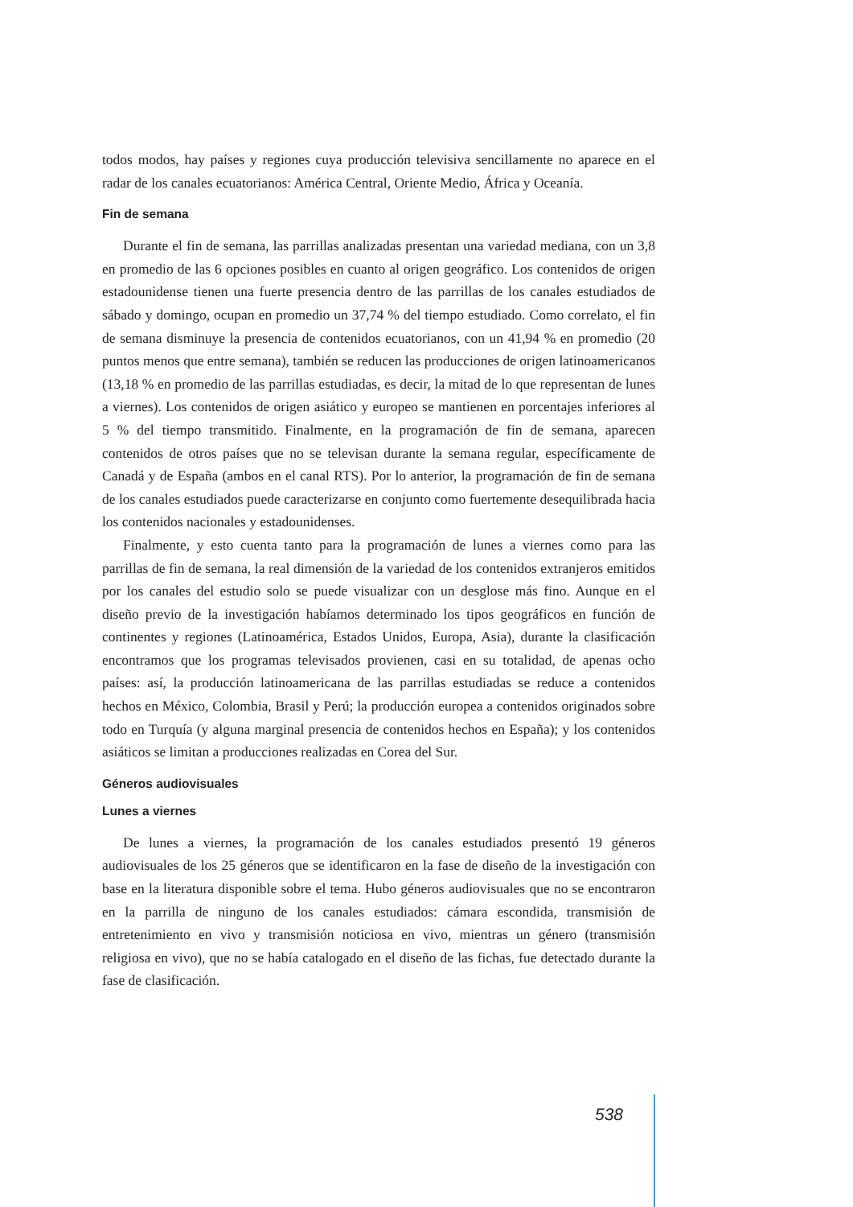todos modos, hay países y regiones cuya producción televisiva sencillamente no aparece en el radar de los canales ecuatorianos: América Central, Oriente Medio, África y Oceanía.
Fin de semana
Durante el fin de semana, las parrillas analizadas presentan una variedad mediana, con un 3,8 en promedio de las 6 opciones posibles en cuanto al origen geográfico. Los contenidos de origen estadounidense tienen una fuerte presencia dentro de las parrillas de los canales estudiados de sábado y domingo, ocupan en promedio un 37,74 % del tiempo estudiado. Como correlato, el fin de semana disminuye la presencia de contenidos ecuatorianos, con un 41,94 % en promedio (20 puntos menos que entre semana), también se reducen las producciones de origen latinoamericanos (13,18 % en promedio de las parrillas estudiadas, es decir, la mitad de lo que representan de lunes a viernes). Los contenidos de origen asiático y europeo se mantienen en porcentajes inferiores al 5 % del tiempo transmitido. Finalmente, en la programación de fin de semana, aparecen contenidos de otros países que no se televisan durante la semana regular, específicamente de Canadá y de España (ambos en el canal RTS). Por lo anterior, la programación de fin de semana de los canales estudiados puede caracterizarse en conjunto como fuertemente desequilibrada hacia los contenidos nacionales y estadounidenses.
Finalmente, y esto cuenta tanto para la programación de lunes a viernes como para las parrillas de fin de semana, la real dimensión de la variedad de los contenidos extranjeros emitidos por los canales del estudio solo se puede visualizar con un desglose más fino. Aunque en el diseño previo de la investigación habíamos determinado los tipos geográficos en función de continentes y regiones (Latinoamérica, Estados Unidos, Europa, Asia), durante la clasificación encontramos que los programas televisados provienen, casi en su totalidad, de apenas ocho países: así, la producción latinoamericana de las parrillas estudiadas se reduce a contenidos hechos en México, Colombia, Brasil y Perú; la producción europea a contenidos originados sobre todo en Turquía (y alguna marginal presencia de contenidos hechos en España); y los contenidos asiáticos se limitan a producciones realizadas en Corea del Sur.
Géneros audiovisuales
Lunes a viernes
De lunes a viernes, la programación de los canales estudiados presentó 19 géneros audiovisuales de los 25 géneros que se identificaron en la fase de diseño de la investigación con base en la literatura disponible sobre el tema. Hubo géneros audiovisuales que no se encontraron en la parrilla de ninguno de los canales estudiados: cámara escondida, transmisión de entretenimiento en vivo y transmisión noticiosa en vivo, mientras un género (transmisión religiosa en vivo), que no se había catalogado en el diseño de las fichas, fue detectado durante la fase de clasificación.
538